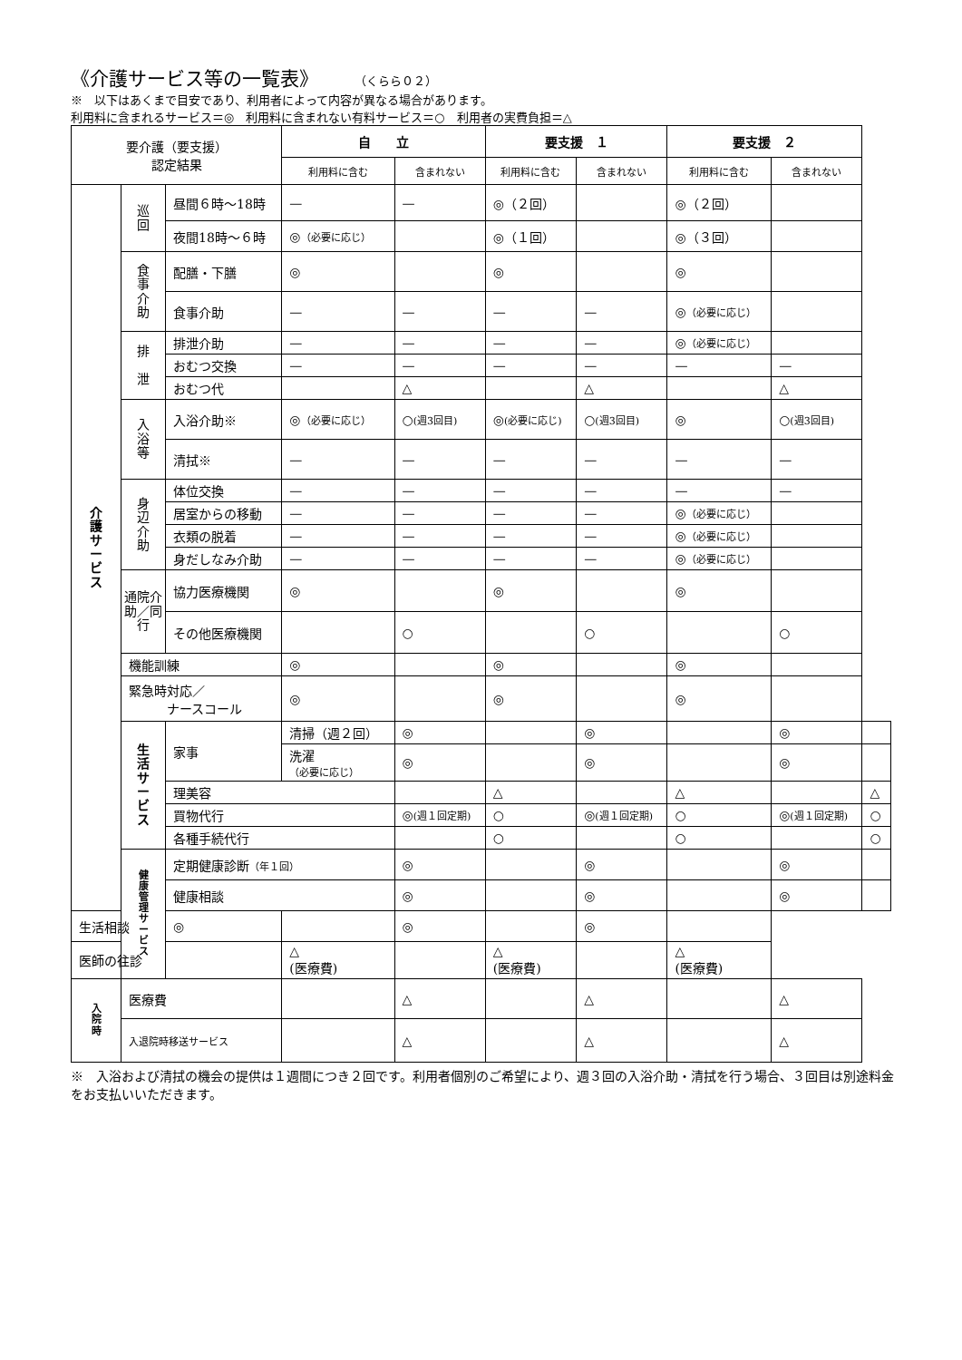《介護サービス等の一覧表》 （くらら０２）
※　以下はあくまで目安であり、利用者によって内容が異なる場合があります。
利用料に含まれるサービス＝◎　利用料に含まれない有料サービス＝○　利用者の実費負担＝△
| 要介護（要支援） 認定結果 | | | 自 立 | | 要支援 １ | | 要支援 ２ | | |
| --- | --- | --- | --- | --- | --- | --- | --- | --- | --- |
| | | | 利用料に含む | 含まれない | 利用料に含む | 含まれない | 利用料に含む | 含まれない | |
| 介 護 サ ー ビ ス | 巡 回 | 昼間６時～18時 | — | — | ◎（２回） | | ◎（２回） | | |
| | | 夜間18時～６時 | ◎ （必要に応じ） | | ◎（１回） | | ◎（３回） | | |
| | 食 事 介 助 | 配膳・下膳 | ◎ | | ◎ | | ◎ | | |
| | | 食事介助 | — | — | — | — | ◎ （必要に応じ） | | |
| | 排 泄 | 排泄介助 | — | — | — | — | ◎ （必要に応じ） | | |
| | | おむつ交換 | — | — | — | — | — | — | |
| | | おむつ代 | | △ | | △ | | △ | |
| | 入 浴 等 | 入浴介助※ | ◎ （必要に応じ） | ○ (週3回目) | ◎ (必要に応じ) | ○ (週3回目) | ◎ | ○ (週3回目) | |
| | | 清拭※ | — | — | — | — | — | — | |
| | 身 辺 介 助 | 体位交換 | — | — | — | — | — | — | |
| | | 居室からの移動 | — | — | — | — | ◎ （必要に応じ） | | |
| | | 衣類の脱着 | — | — | — | — | ◎ （必要に応じ） | | |
| | | 身だしなみ介助 | — | — | — | — | ◎ （必要に応じ） | | |
| | 通院介助／同行 | 協力医療機関 | ◎ | | ◎ | | ◎ | | |
| | | その他医療機関 | | ○ | | ○ | | ○ | |
| | 機能訓練 | | ◎ | | ◎ | | ◎ | | |
| | 緊急時対応／ ナースコール | | ◎ | | ◎ | | ◎ | | |
| | 生 活 サ ー ビ ス | 家事 | 清掃（週２回） | ◎ | | ◎ | | ◎ | |
| | | | 洗濯 （必要に応じ） | ◎ | | ◎ | | ◎ | |
| | | 理美容 | | | △ | | △ | | △ |
| | | 買物代行 | | ◎ (週１回定期) | ○ | ◎ (週１回定期) | ○ | ◎ (週１回定期) | ○ |
| | | 各種手続代行 | | | ○ | | ○ | | ○ |
| | 健 康 管 理 サ ー ビ ス | 定期健康診断 （年１回） | | ◎ | | ◎ | | ◎ | |
| | | 健康相談 | | ◎ | | ◎ | | ◎ | |
| 生活相談 | | ◎ | | ◎ | | ◎ | | | |
| 医師の往診 | | | △ (医療費) | | △ (医療費) | | △ (医療費) | | |
| 入 院 時 | 医療費 | | | △ | | △ | | △ | |
| | 入退院時移送サービス | | | △ | | △ | | △ | |
※　入浴および清拭の機会の提供は１週間につき２回です。利用者個別のご希望により、週３回の入浴介助・清拭を行う場合、３回目は別途料金をお支払いいただきます。